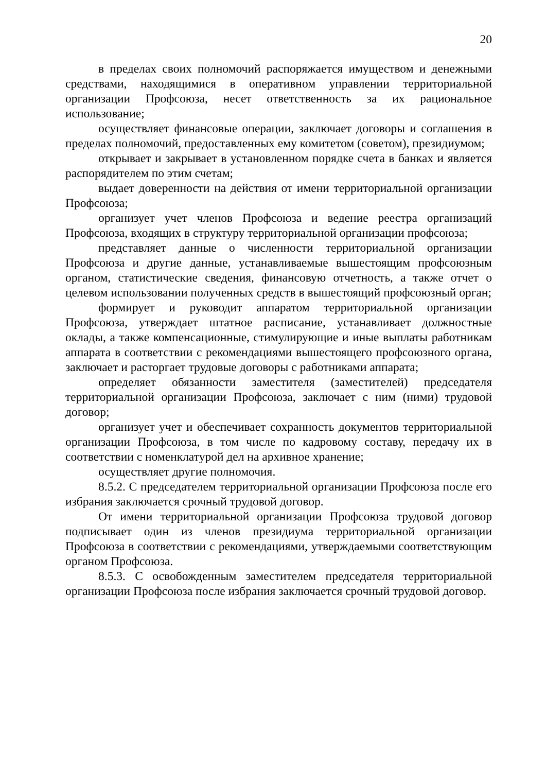20
в пределах своих полномочий распоряжается имуществом и денежными средствами, находящимися в оперативном управлении территориальной организации Профсоюза, несет ответственность за их рациональное использование;
осуществляет финансовые операции, заключает договоры и соглашения в пределах полномочий, предоставленных ему комитетом (советом), президиумом;
открывает и закрывает в установленном порядке счета в банках и является распорядителем по этим счетам;
выдает доверенности на действия от имени территориальной организации Профсоюза;
организует учет членов Профсоюза и ведение реестра организаций Профсоюза, входящих в структуру территориальной организации профсоюза;
представляет данные о численности территориальной организации Профсоюза и другие данные, устанавливаемые вышестоящим профсоюзным органом, статистические сведения, финансовую отчетность, а также отчет о целевом использовании полученных средств в вышестоящий профсоюзный орган;
формирует и руководит аппаратом территориальной организации Профсоюза, утверждает штатное расписание, устанавливает должностные оклады, а также компенсационные, стимулирующие и иные выплаты работникам аппарата в соответствии с рекомендациями вышестоящего профсоюзного органа, заключает и расторгает трудовые договоры с работниками аппарата;
определяет обязанности заместителя (заместителей) председателя территориальной организации Профсоюза, заключает с ним (ними) трудовой договор;
организует учет и обеспечивает сохранность документов территориальной организации Профсоюза, в том числе по кадровому составу, передачу их в соответствии с номенклатурой дел на архивное хранение;
осуществляет другие полномочия.
8.5.2. С председателем территориальной организации Профсоюза после его избрания заключается срочный трудовой договор.
От имени территориальной организации Профсоюза трудовой договор подписывает один из членов президиума территориальной организации Профсоюза в соответствии с рекомендациями, утверждаемыми соответствующим органом Профсоюза.
8.5.3. С освобожденным заместителем председателя территориальной организации Профсоюза после избрания заключается срочный трудовой договор.